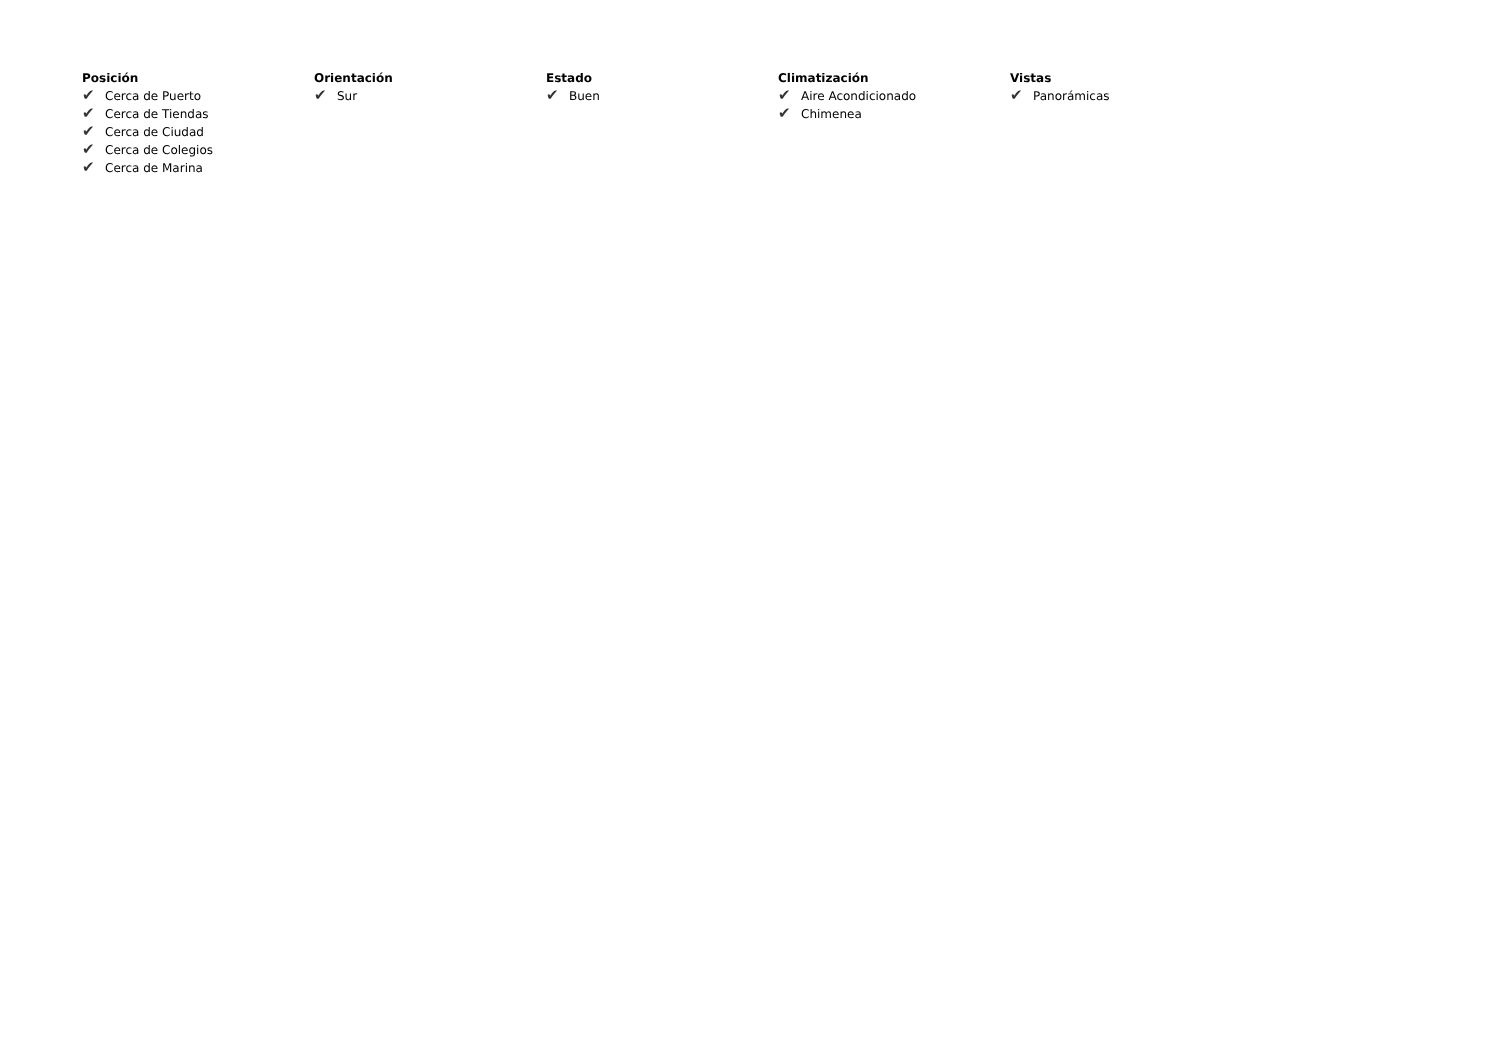Posición
✔ Cerca de Puerto
✔ Cerca de Tiendas
✔ Cerca de Ciudad
✔ Cerca de Colegios
✔ Cerca de Marina
Orientación
✔ Sur
Estado
✔ Buen
Climatización
✔ Aire Acondicionado
✔ Chimenea
Vistas
✔ Panorámicas